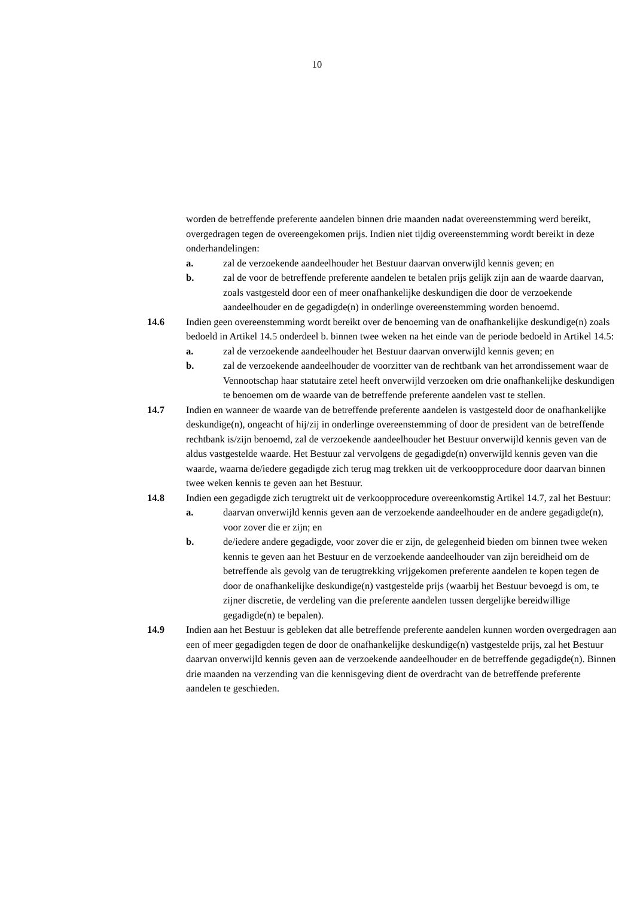10
worden de betreffende preferente aandelen binnen drie maanden nadat overeenstemming werd bereikt, overgedragen tegen de overeengekomen prijs. Indien niet tijdig overeenstemming wordt bereikt in deze onderhandelingen:
a. zal de verzoekende aandeelhouder het Bestuur daarvan onverwijld kennis geven; en
b. zal de voor de betreffende preferente aandelen te betalen prijs gelijk zijn aan de waarde daarvan, zoals vastgesteld door een of meer onafhankelijke deskundigen die door de verzoekende aandeelhouder en de gegadigde(n) in onderlinge overeenstemming worden benoemd.
14.6 Indien geen overeenstemming wordt bereikt over de benoeming van de onafhankelijke deskundige(n) zoals bedoeld in Artikel 14.5 onderdeel b. binnen twee weken na het einde van de periode bedoeld in Artikel 14.5:
a. zal de verzoekende aandeelhouder het Bestuur daarvan onverwijld kennis geven; en
b. zal de verzoekende aandeelhouder de voorzitter van de rechtbank van het arrondissement waar de Vennootschap haar statutaire zetel heeft onverwijld verzoeken om drie onafhankelijke deskundigen te benoemen om de waarde van de betreffende preferente aandelen vast te stellen.
14.7 Indien en wanneer de waarde van de betreffende preferente aandelen is vastgesteld door de onafhankelijke deskundige(n), ongeacht of hij/zij in onderlinge overeenstemming of door de president van de betreffende rechtbank is/zijn benoemd, zal de verzoekende aandeelhouder het Bestuur onverwijld kennis geven van de aldus vastgestelde waarde. Het Bestuur zal vervolgens de gegadigde(n) onverwijld kennis geven van die waarde, waarna de/iedere gegadigde zich terug mag trekken uit de verkoopprocedure door daarvan binnen twee weken kennis te geven aan het Bestuur.
14.8 Indien een gegadigde zich terugtrekt uit de verkoopprocedure overeenkomstig Artikel 14.7, zal het Bestuur:
a. daarvan onverwijld kennis geven aan de verzoekende aandeelhouder en de andere gegadigde(n), voor zover die er zijn; en
b. de/iedere andere gegadigde, voor zover die er zijn, de gelegenheid bieden om binnen twee weken kennis te geven aan het Bestuur en de verzoekende aandeelhouder van zijn bereidheid om de betreffende als gevolg van de terugtrekking vrijgekomen preferente aandelen te kopen tegen de door de onafhankelijke deskundige(n) vastgestelde prijs (waarbij het Bestuur bevoegd is om, te zijner discretie, de verdeling van die preferente aandelen tussen dergelijke bereidwillige gegadigde(n) te bepalen).
14.9 Indien aan het Bestuur is gebleken dat alle betreffende preferente aandelen kunnen worden overgedragen aan een of meer gegadigden tegen de door de onafhankelijke deskundige(n) vastgestelde prijs, zal het Bestuur daarvan onverwijld kennis geven aan de verzoekende aandeelhouder en de betreffende gegadigde(n). Binnen drie maanden na verzending van die kennisgeving dient de overdracht van de betreffende preferente aandelen te geschieden.